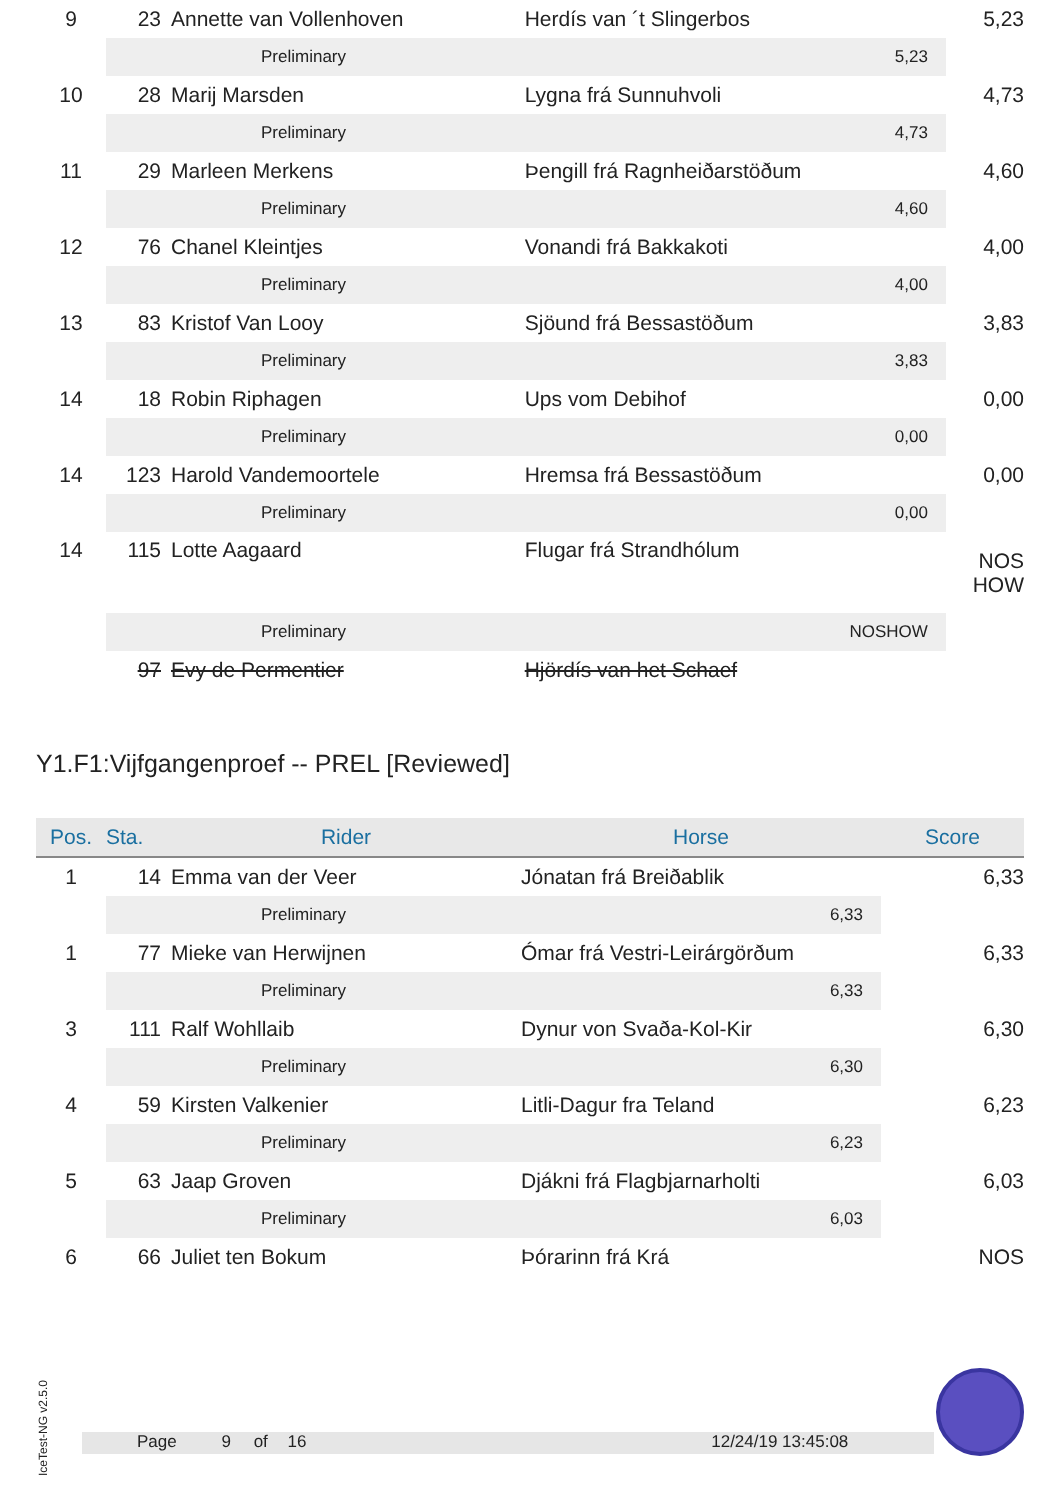| 9 | 23 | Annette van Vollenhoven | Herdís van ´t Slingerbos | 5,23 |
| | | Preliminary | 5,23 | |
| 10 | 28 | Marij Marsden | Lygna frá Sunnuhvoli | 4,73 |
| | | Preliminary | 4,73 | |
| 11 | 29 | Marleen Merkens | Þengill frá Ragnheiðarstöðum | 4,60 |
| | | Preliminary | 4,60 | |
| 12 | 76 | Chanel Kleintjes | Vonandi frá Bakkakoti | 4,00 |
| | | Preliminary | 4,00 | |
| 13 | 83 | Kristof Van Looy | Sjöund frá Bessastöðum | 3,83 |
| | | Preliminary | 3,83 | |
| 14 | 18 | Robin Riphagen | Ups vom Debihof | 0,00 |
| | | Preliminary | 0,00 | |
| 14 | 123 | Harold Vandemoortele | Hremsa frá Bessastöðum | 0,00 |
| | | Preliminary | 0,00 | |
| 14 | 115 | Lotte Aagaard | Flugar frá Strandhólum | NOS HOW |
| | | Preliminary | NOSHOW | |
| | 97 | Evy de Permentier | Hjördís van het Schaef | |
Y1.F1:Vijfgangenproef -- PREL [Reviewed]
| Pos. | Sta. | Rider | Horse | Score |
| --- | --- | --- | --- | --- |
| 1 | 14 | Emma van der Veer | Jónatan frá Breiðablik | 6,33 |
| | | Preliminary | 6,33 | |
| 1 | 77 | Mieke van Herwijnen | Ómar frá Vestri-Leirárgörðum | 6,33 |
| | | Preliminary | 6,33 | |
| 3 | 111 | Ralf Wohllaib | Dynur von Svaða-Kol-Kir | 6,30 |
| | | Preliminary | 6,30 | |
| 4 | 59 | Kirsten Valkenier | Litli-Dagur fra Teland | 6,23 |
| | | Preliminary | 6,23 | |
| 5 | 63 | Jaap Groven | Djákni frá Flagbjarnarholti | 6,03 |
| | | Preliminary | 6,03 | |
| 6 | 66 | Juliet ten Bokum | Þórarinn frá Krá | NOS |
IceTest-NG v2.5.0
Page 9 of 16 12/24/19 13:45:08